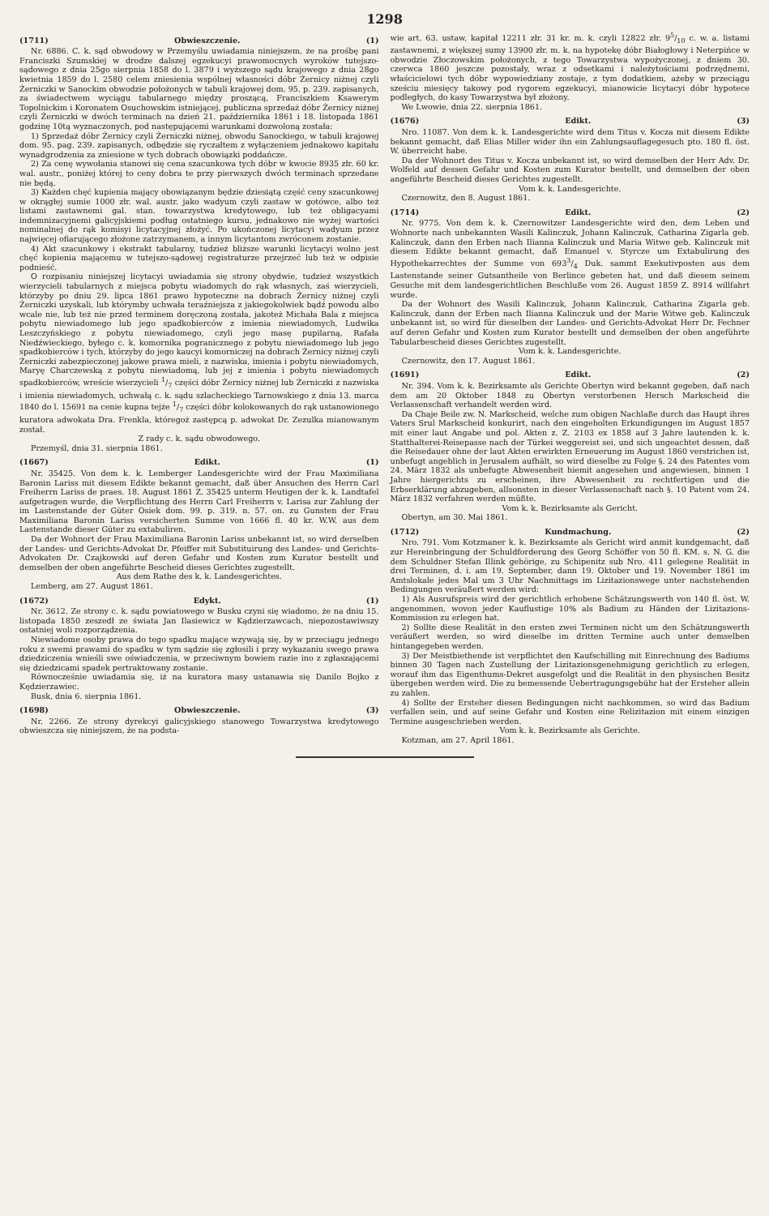1298
(1711) Obwieszczenie. (1)
Nr. 6886. C. k. sąd obwodowy w Przemyślu uwiadamia niniejszem, że na prośbę pani Franciszki Szumskiej w drodze dalszej egzekucyi prawomocnych wyroków tutejszo-sądowego z dnia 25go sierpnia 1858 do l. 3879 i wyższego sądu krajowego z dnia 28go kwietnia 1859 do l. 2580 celem zniesienia wspólnej własności dóbr Żernicy niżnej czyli Żerniczki w Sanockim obwodzie położonych w tabuli krajowej dom. 95. p. 239. zapisanych, za świadectwem wyciągu tabularnego między proszącą, Franciszkiem Ksawerym Topolnickim i Koronatem Osuchowskim istniejącej, publiczna sprzedaż dóbr Żernicy niżnej czyli Żerniczki w dwóch terminach na dzień 21. października 1861 i 18. listopada 1861 godzinę 10tą wyznaczonych, pod następującemi warunkami dozwoloną została:
1) Sprzedaż dóbr Żernicy czyli Żerniczki niżnej, obwodu Sanockiego, w tabuli krajowej dom. 95. pag. 239. zapisanych, odbędzie się ryczałtem z wyłączeniem jednakowo kapitału wynadgrodzenia za zniesione w tych dobrach obowiązki poddańcze.
2) Za cenę wywołania stanowi się cena szacunkowa tych dóbr w kwocie 8935 złr. 60 kr. wal. austr., poniżej której to ceny dobra te przy pierwszych dwóch terminach sprzedane nie będą.
3) Każden chęć kupienia mający obowiązanym będzie dziesiątą część ceny szacunkowej w okrągłej sumie 1000 złr. wal. austr. jako wadyum czyli zastaw w gotówce, albo też listami zastawnemi gal. stan. towarzystwa kredytowego, lub też obligacyami indemnizacyjnemi galicyjskiemi podług ostatniego kursu, jednakowo nie wyżej wartości nominalnej do rąk komisyi licytacyjnej złożyć. Po ukończonej licytacyi wadyum przez najwięcej ofiarującego złożone zatrzymanem, a innym licytantom zwróconem zostanie.
4) Akt szacunkowy i ekstrakt tabularny, tudzież bliższe warunki licytacyi wolno jest chęć kopienia mającemu w tutejszo-sądowej registraturze przejrzeć lub też w odpisie podnieść.
O rozpisaniu niniejszej licytacyi uwiadamia się strony obydwie, tudzież wszystkich wierzycieli tabularnych z miejsca pobytu wiadomych do rąk własnych, zaś wierzycieli, którzyby po dniu 29. lipca 1861 prawo hypoteczne na dobrach Żernicy niżnej czyli Żerniczki uzyskali, lub którymby uchwała teraźniejsza z jakiegokolwiek bądź powodu albo wcale nie, lub też nie przed terminem doręczoną została, jakoteż Michała Bala z miejsca pobytu niewiadomego lub jego spadkobierców z imienia niewiadomych, Ludwika Leszczyńskiego z pobytu niewiadomego, czyli jego masę pupilarną, Rafała Niedźwieckiego, byłego c. k. komornika pogranicznego z pobytu niewiadomego lub jego spadkobierców i tych, którzyby do jego kaucyi komorniczej na dobrach Żernicy niżnej czyli Żerniczki zabezpieczonej jakowe prawa mieli, z nazwiska, imienia i pobytu niewiadomych, Maryę Charczewską z pobytu niewiadomą, lub jej z imienia i pobytu niewiadomych spadkobierców, wreście wierzycieli 1/7 części dóbr Żernicy niżnej lub Żerniczki z nazwiska i imienia niewiadomych, uchwałą c. k. sądu szlacheckiego Tarnowskiego z dnia 13. marca 1840 do l. 15691 na cenie kupna tejże 1/7 części dóbr kolokowanych do rąk ustanowionego kuratora adwokata Dra. Frenkla, któregoż zastępcą p. adwokat Dr. Zezulka mianowanym został.
Z rady c. k. sądu obwodowego.
Przemyśl, dnia 31. sierpnia 1861.
(1667) Edikt. (1)
Nr. 35425. Von dem k. k. Lemberger Landesgerichte wird der Frau Maximiliana Baronin Lariss mit diesem Edikte bekannt gemacht, daß über Ansuchen des Herrn Carl Freiherrn Lariss de praes. 18. August 1861 Z. 35425 unterm Heutigen der k. k. Landtafel aufgetragen wurde, die Verpflichtung des Herrn Carl Freiherrn v. Larisa zur Zahlung der im Lastenstande der Güter Osiek dom. 99. p. 319. n. 57. on. zu Gunsten der Frau Maximiliana Baronin Lariss versicherten Summe von 1666 fl. 40 kr. W.W. aus dem Lastenstande dieser Güter zu extabuliren.
Da der Wohnort der Frau Maximiliana Baronin Lariss unbekannt ist, so wird derselben der Landes- und Gerichts-Advokat Dr. Pfeiffer mit Substituirung des Landes- und Gerichts-Advokaten Dr. Czajkowski auf deren Gefahr und Kosten zum Kurator bestellt und demselben der oben angeführte Bescheid dieses Gerichtes zugestellt.
Aus dem Rathe des k. k. Landesgerichtes.
Lemberg, am 27. August 1861.
(1672) Edykt. (1)
Nr. 3612. Ze strony c. k. sądu powiatowego w Busku czyni się wiadomo, że na dniu 15. listopada 1850 zeszedł ze świata Jan Ilasiewicz w Kądzierzawcach, niepozostawiwszy ostatniej woli rozporządzenia.
Niewiadome osoby prawa do tego spadku mające wzywają się, by w przeciągu jednego roku z swemi prawami do spadku w tym sądzie się zgłosili i przy wykazaniu swego prawa dziedziczenia wnieśli swe oświadczenia, w przeciwnym bowiem razie ino z zgłaszającemi się dziedzicami spadek pertraktowany zostanie.
Równocześnie uwiadamia się, iż na kuratora masy ustanawia się Danilo Bojko z Kędzierzawiec.
Busk, dnia 6. sierpnia 1861.
(1698) Obwieszczenie. (3)
Nr. 2266. Ze strony dyrekcyi galicyjskiego stanowego Towarzystwa kredytowego obwieszcza się niniejszem, że na podsta-
wie art. 63. ustaw, kapitał 12211 złr. 31 kr. m. k. czyli 12822 złr. 95/10 c. w. a. listami zastawnemi, z większej sumy 13900 złr. m. k. na hypotekę dóbr Białogłowy i Neterpińce w obwodzie Złoczowskim położonych, z tego Towarzystwa wypożyczonej, z dniem 30. czerwca 1860 jeszcze pozostały, wraz z odsetkami i należytościami podrzędnemi, właścicielowi tych dóbr wypowiedziany zostaje, z tym dodatkiem, ażeby w przeciągu sześciu miesięcy takowy pod rygorem egzekucyi, mianowicie licytacyi dóbr hypotece podległych, do kasy Towarzystwa był złożony.
We Lwowie, dnia 22. sierpnia 1861.
(1676) Edikt. (3)
Nro. 11087. Von dem k. k. Landesgerichte wird dem Titus v. Kocza mit diesem Edikte bekannt gemacht, daß Elias Miller wider ihn ein Zahlungsauflagegesuch pto. 180 fl. öst. W. überreicht habe.
Da der Wohnort des Titus v. Kocza unbekannt ist, so wird demselben der Herr Adv. Dr. Wolfeld auf dessen Gefahr und Kosten zum Kurator bestellt, und demselben der oben angeführte Bescheid dieses Gerichtes zugestellt.
Vom k. k. Landesgerichte.
Czernowitz, den 8. August 1861.
(1714) Edikt. (2)
Nr. 9775. Von dem k. k. Czernowitzer Landesgerichte wird den, dem Leben und Wohnorte nach unbekannten Wasili Kalinczuk, Johann Kalinczuk, Catharina Zigarla geb. Kalinczuk, dann den Erben nach Ilianna Kalinczuk und Maria Witwe geb. Kalinczuk mit diesem Edikte bekannt gemacht, daß Emanuel v. Styrcze um Extabulirung des Hypothekarrechtes der Summe von 6933/4 Duk. sammt Exekutivposten aus dem Lastenstande seiner Gutsantheile von Berlince gebeten hat, und daß diesem seinem Gesuche mit dem landesgerichtlichen Beschluße vom 26. August 1859 Z. 8914 willfahrt wurde.
Da der Wohnort des Wasili Kalinczuk, Johann Kalinczuk, Catharina Zigarla geb. Kalinczuk, dann der Erben nach Ilianna Kalinczuk und der Marie Witwe geb. Kalinczuk unbekannt ist, so wird für dieselben der Landes- und Gerichts-Advokat Herr Dr. Fechner auf deren Gefahr und Kosten zum Kurator bestellt und demselben der oben angeführte Tabularbescheid dieses Gerichtes zugestellt.
Vom k. k. Landesgerichte.
Czernowitz, den 17. August 1861.
(1691) Edikt. (2)
Nr. 394. Vom k. k. Bezirksamte als Gerichte Obertyn wird bekannt gegeben, daß nach dem am 20 Oktober 1848 zu Obertyn verstorbenen Hersch Markscheid die Verlassenschaft verhandelt werden wird.
Da Chaje Beile zw. N. Markscheid, welche zum obigen Nachlaße durch das Haupt ihres Vaters Srul Markscheid konkurirt, nach den eingeholten Erkundigungen im August 1857 mit einer laut Angabe und pol. Akten z. Z. 2103 ex 1858 auf 3 Jahre lautenden k. k. Statthalterei-Reisepasse nach der Türkei weggereist sei, und sich ungeachtet dessen, daß die Reisedauer ohne der laut Akten erwirkten Erneuerung im August 1860 verstrichen ist, unbefugt angeblich in Jerusalem aufhält, so wird dieselbe zu Folge §. 24 des Patentes vom 24. März 1832 als unbefugte Abwesenheit hiemit angesehen und angewiesen, binnen 1 Jahre hiergerichts zu erscheinen, ihre Abwesenheit zu rechtfertigen und die Erbserklärung abzugeben, allsonsten in dieser Verlassenschaft nach §. 10 Patent vom 24. März 1832 verfahren werden müßte.
Vom k. k. Bezirksamte als Gericht.
Obertyn, am 30. Mai 1861.
(1712) Kundmachung. (2)
Nro. 791. Vom Kotzmaner k. k. Bezirksamte als Gericht wird anmit kundgemacht, daß zur Hereinbringung der Schuldforderung des Georg Schöffer von 50 fl. KM. s. N. G. die dem Schuldner Stefan Illink gehörige, zu Schipenitz sub Nro. 411 gelegene Realität in drei Terminen, d. i. am 19. September, dann 19. Oktober und 19. November 1861 im Amtslokale jedes Mal um 3 Uhr Nachmittags im Lizitazionswege unter nachstehenden Bedingungen veräußert werden wird:
1) Als Ausrufspreis wird der gerichtlich erhobene Schätzungswerth von 140 fl. öst. W. angenommen, wovon jeder Kauflustige 10% als Badium zu Händen der Lizitazions-Kommission zu erlegen hat.
2) Sollte diese Realität in den ersten zwei Terminen nicht um den Schätzungswerth veräußert werden, so wird dieselbe im dritten Termine auch unter demselben hintangegeben werden.
3) Der Meistbiethende ist verpflichtet den Kaufschilling mit Einrechnung des Badiums binnen 30 Tagen nach Zustellung der Lizitazionsgenehmigung gerichtlich zu erlegen, worauf ihm das Eigenthums-Dekret ausgefolgt und die Realität in den physischen Besitz übergeben werden wird. Die zu bemessende Uebertragungsgebühr hat der Ersteher allein zu zahlen.
4) Sollte der Ersteher diesen Bedingungen nicht nachkommen, so wird das Badium verfallen sein, und auf seine Gefahr und Kosten eine Relizitazion mit einem einzigen Termine ausgeschrieben werden.
Vom k. k. Bezirksamte als Gerichte.
Kotzman, am 27. April 1861.